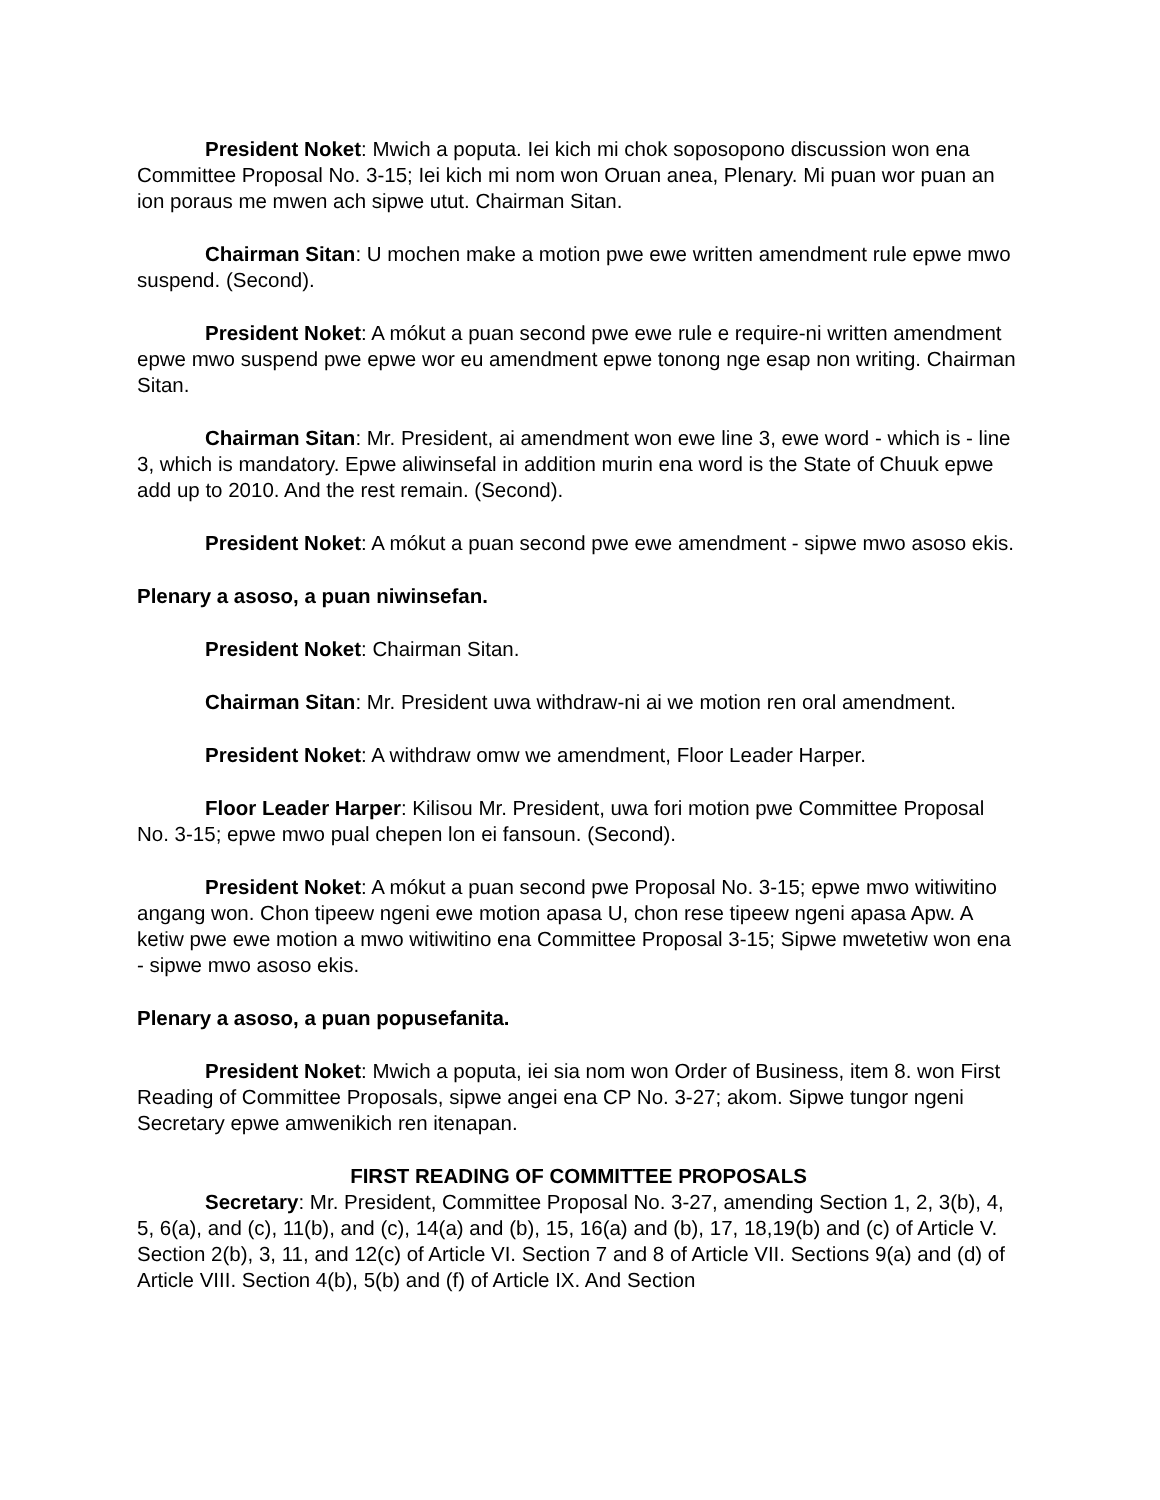President Noket: Mwich a poputa. Iei kich mi chok soposopono discussion won ena Committee Proposal No. 3-15; Iei kich mi nom won Oruan anea, Plenary. Mi puan wor puan an ion poraus me mwen ach sipwe utut. Chairman Sitan.
Chairman Sitan: U mochen make a motion pwe ewe written amendment rule epwe mwo suspend. (Second).
President Noket: A mókut a puan second pwe ewe rule e require-ni written amendment epwe mwo suspend pwe epwe wor eu amendment epwe tonong nge esap non writing. Chairman Sitan.
Chairman Sitan: Mr. President, ai amendment won ewe line 3, ewe word - which is - line 3, which is mandatory. Epwe aliwinsefal in addition murin ena word is the State of Chuuk epwe add up to 2010. And the rest remain. (Second).
President Noket: A mókut a puan second pwe ewe amendment - sipwe mwo asoso ekis.
Plenary a asoso, a puan niwinsefan.
President Noket: Chairman Sitan.
Chairman Sitan: Mr. President uwa withdraw-ni ai we motion ren oral amendment.
President Noket: A withdraw omw we amendment, Floor Leader Harper.
Floor Leader Harper: Kilisou Mr. President, uwa fori motion pwe Committee Proposal No. 3-15; epwe mwo pual chepen lon ei fansoun. (Second).
President Noket: A mókut a puan second pwe Proposal No. 3-15; epwe mwo witiwitino angang won. Chon tipeew ngeni ewe motion apasa U, chon rese tipeew ngeni apasa Apw. A ketiw pwe ewe motion a mwo witiwitino ena Committee Proposal 3-15; Sipwe mwetetiw won ena - sipwe mwo asoso ekis.
Plenary a asoso, a puan popusefanita.
President Noket: Mwich a poputa, iei sia nom won Order of Business, item 8. won First Reading of Committee Proposals, sipwe angei ena CP No. 3-27; akom. Sipwe tungor ngeni Secretary epwe amwenikich ren itenapan.
FIRST READING OF COMMITTEE PROPOSALS
Secretary: Mr. President, Committee Proposal No. 3-27, amending Section 1, 2, 3(b), 4, 5, 6(a), and (c), 11(b), and (c), 14(a) and (b), 15, 16(a) and (b), 17, 18,19(b) and (c) of Article V. Section 2(b), 3, 11, and 12(c) of Article VI. Section 7 and 8 of Article VII. Sections 9(a) and (d) of Article VIII. Section 4(b), 5(b) and (f) of Article IX. And Section